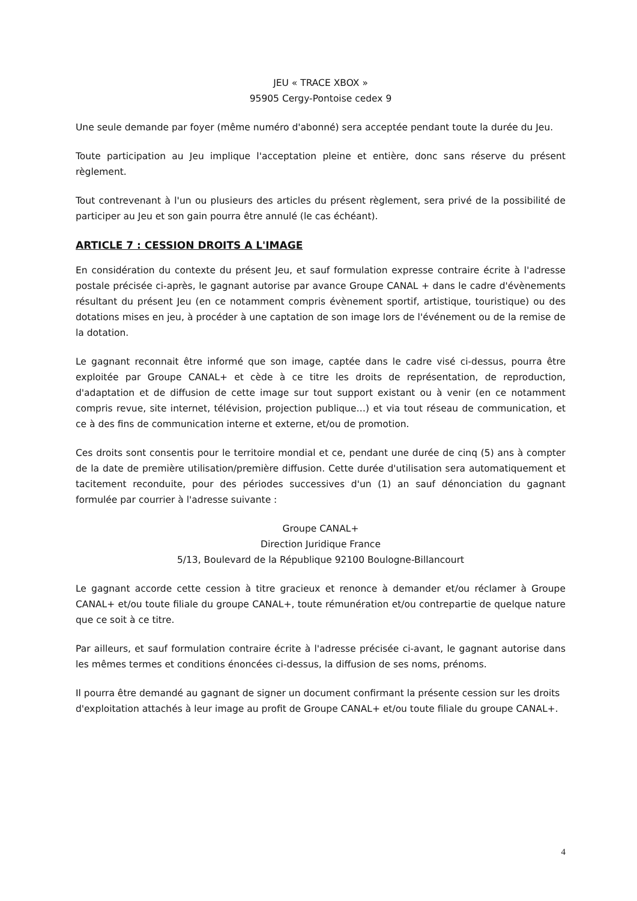JEU « TRACE XBOX »
95905 Cergy-Pontoise cedex 9
Une seule demande par foyer (même numéro d'abonné) sera acceptée pendant toute la durée du Jeu.
Toute participation au Jeu implique l'acceptation pleine et entière, donc sans réserve du présent règlement.
Tout contrevenant à l'un ou plusieurs des articles du présent règlement, sera privé de la possibilité de participer au Jeu et son gain pourra être annulé (le cas échéant).
ARTICLE 7 : CESSION DROITS A L'IMAGE
En considération du contexte du présent Jeu, et sauf formulation expresse contraire écrite à l'adresse postale précisée ci-après, le gagnant autorise par avance Groupe CANAL + dans le cadre d'évènements résultant du présent Jeu (en ce notamment compris évènement sportif, artistique, touristique) ou des dotations mises en jeu, à procéder à une captation de son image lors de l'événement ou de la remise de la dotation.
Le gagnant reconnait être informé que son image, captée dans le cadre visé ci-dessus, pourra être exploitée par Groupe CANAL+ et cède à ce titre les droits de représentation, de reproduction, d'adaptation et de diffusion de cette image sur tout support existant ou à venir (en ce notamment compris revue, site internet, télévision, projection publique…) et via tout réseau de communication, et ce à des fins de communication interne et externe, et/ou de promotion.
Ces droits sont consentis pour le territoire mondial et ce, pendant une durée de cinq (5) ans à compter de la date de première utilisation/première diffusion. Cette durée d'utilisation sera automatiquement et tacitement reconduite, pour des périodes successives d'un (1) an sauf dénonciation du gagnant formulée par courrier à l'adresse suivante :
Groupe CANAL+
Direction Juridique France
5/13, Boulevard de la République 92100 Boulogne-Billancourt
Le gagnant accorde cette cession à titre gracieux et renonce à demander et/ou réclamer à Groupe CANAL+ et/ou toute filiale du groupe CANAL+, toute rémunération et/ou contrepartie de quelque nature que ce soit à ce titre.
Par ailleurs, et sauf formulation contraire écrite à l'adresse précisée ci-avant, le gagnant autorise dans les mêmes termes et conditions énoncées ci-dessus, la diffusion de ses noms, prénoms.
Il pourra être demandé au gagnant de signer un document confirmant la présente cession sur les droits d'exploitation attachés à leur image au profit de Groupe CANAL+ et/ou toute filiale du groupe CANAL+.
4